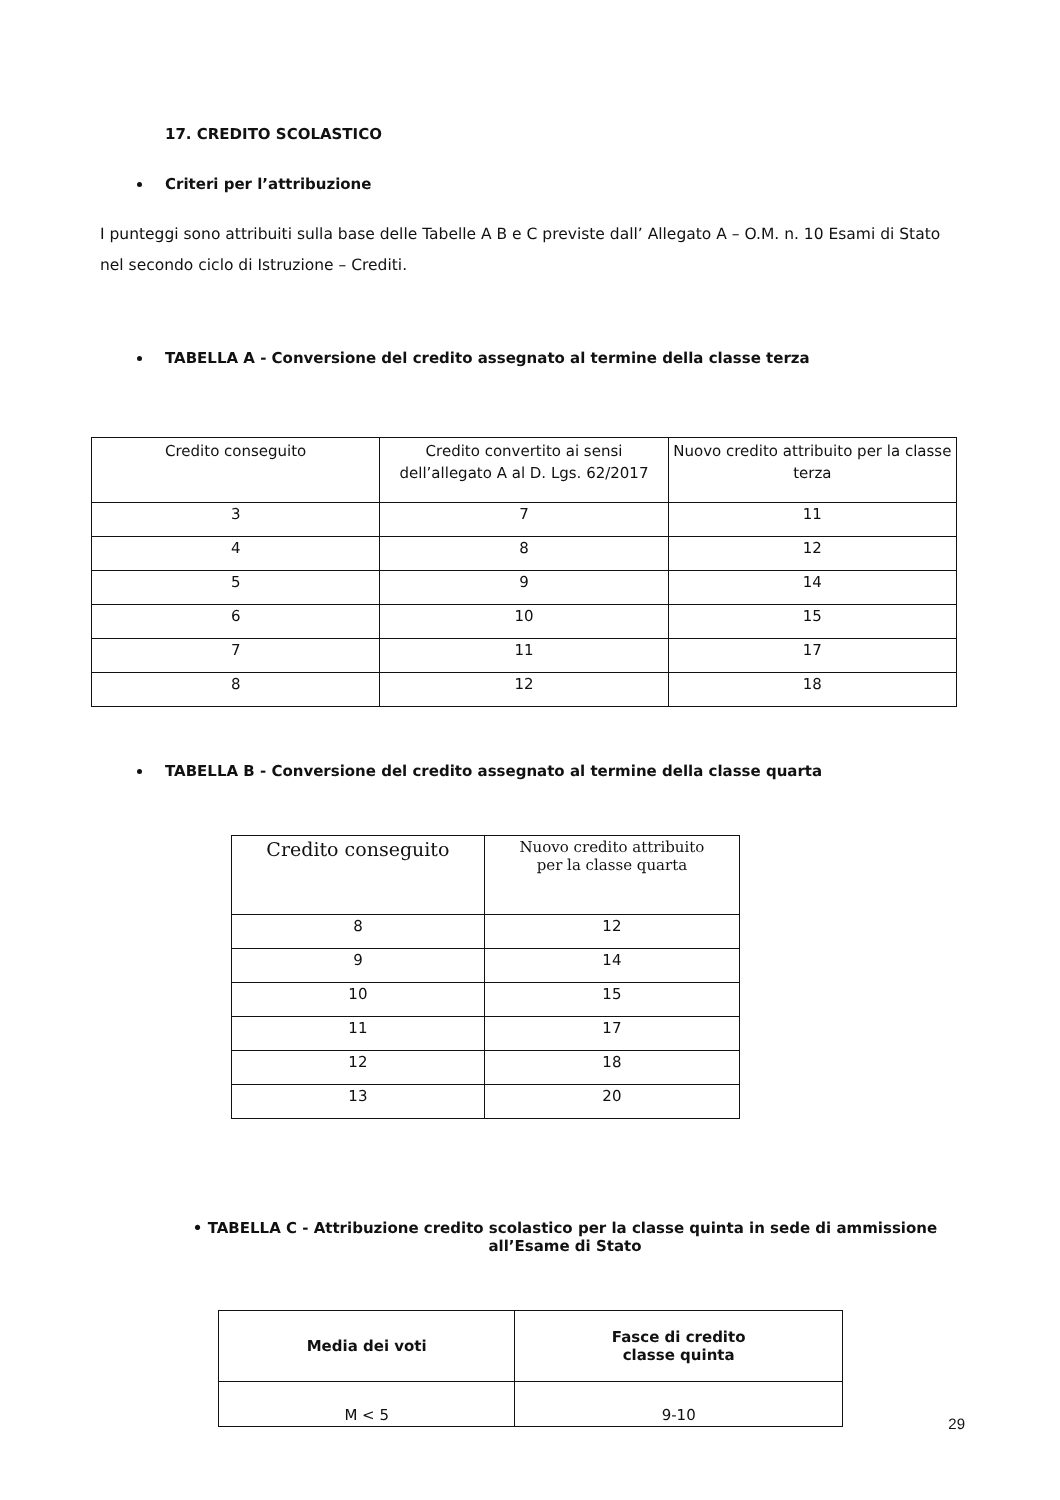17. CREDITO SCOLASTICO
Criteri per l’attribuzione
I punteggi sono attribuiti sulla base delle Tabelle A B e C previste dall’ Allegato A – O.M. n. 10 Esami di Stato nel secondo ciclo di Istruzione – Crediti.
TABELLA A - Conversione del credito assegnato al termine della classe terza
| Credito conseguito | Credito convertito ai sensi dell’allegato A al D. Lgs. 62/2017 | Nuovo credito attribuito per la classe terza |
| --- | --- | --- |
| 3 | 7 | 11 |
| 4 | 8 | 12 |
| 5 | 9 | 14 |
| 6 | 10 | 15 |
| 7 | 11 | 17 |
| 8 | 12 | 18 |
TABELLA B - Conversione del credito assegnato al termine della classe quarta
| Credito conseguito | Nuovo credito attribuito per la classe quarta |
| --- | --- |
| 8 | 12 |
| 9 | 14 |
| 10 | 15 |
| 11 | 17 |
| 12 | 18 |
| 13 | 20 |
• TABELLA C - Attribuzione credito scolastico per la classe quinta in sede di ammissione all’Esame di Stato
| Media dei voti | Fasce di credito classe quinta |
| --- | --- |
| M < 5 | 9-10 |
29